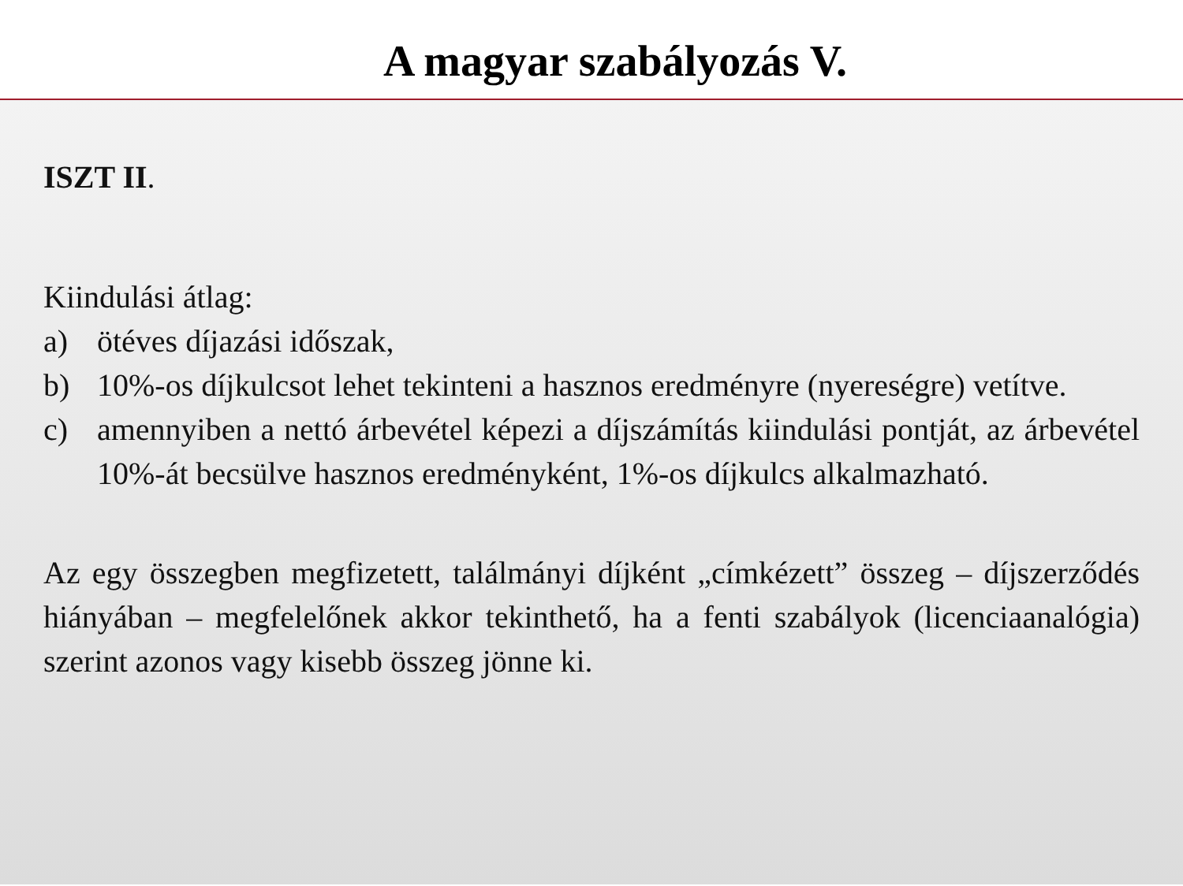A magyar szabályozás V.
ISZT II.
Kiindulási átlag:
a) ötéves díjazási időszak,
b) 10%-os díjkulcsot lehet tekinteni a hasznos eredményre (nyereségre) vetítve.
c) amennyiben a nettó árbevétel képezi a díjszámítás kiindulási pontját, az árbevétel 10%-át becsülve hasznos eredményként, 1%-os díjkulcs alkalmazható.
Az egy összegben megfizetett, találmányi díjként „címkézett” összeg – díjszerződés hiányában – megfelelőnek akkor tekinthető, ha a fenti szabályok (licenciaanalógia) szerint azonos vagy kisebb összeg jönne ki.